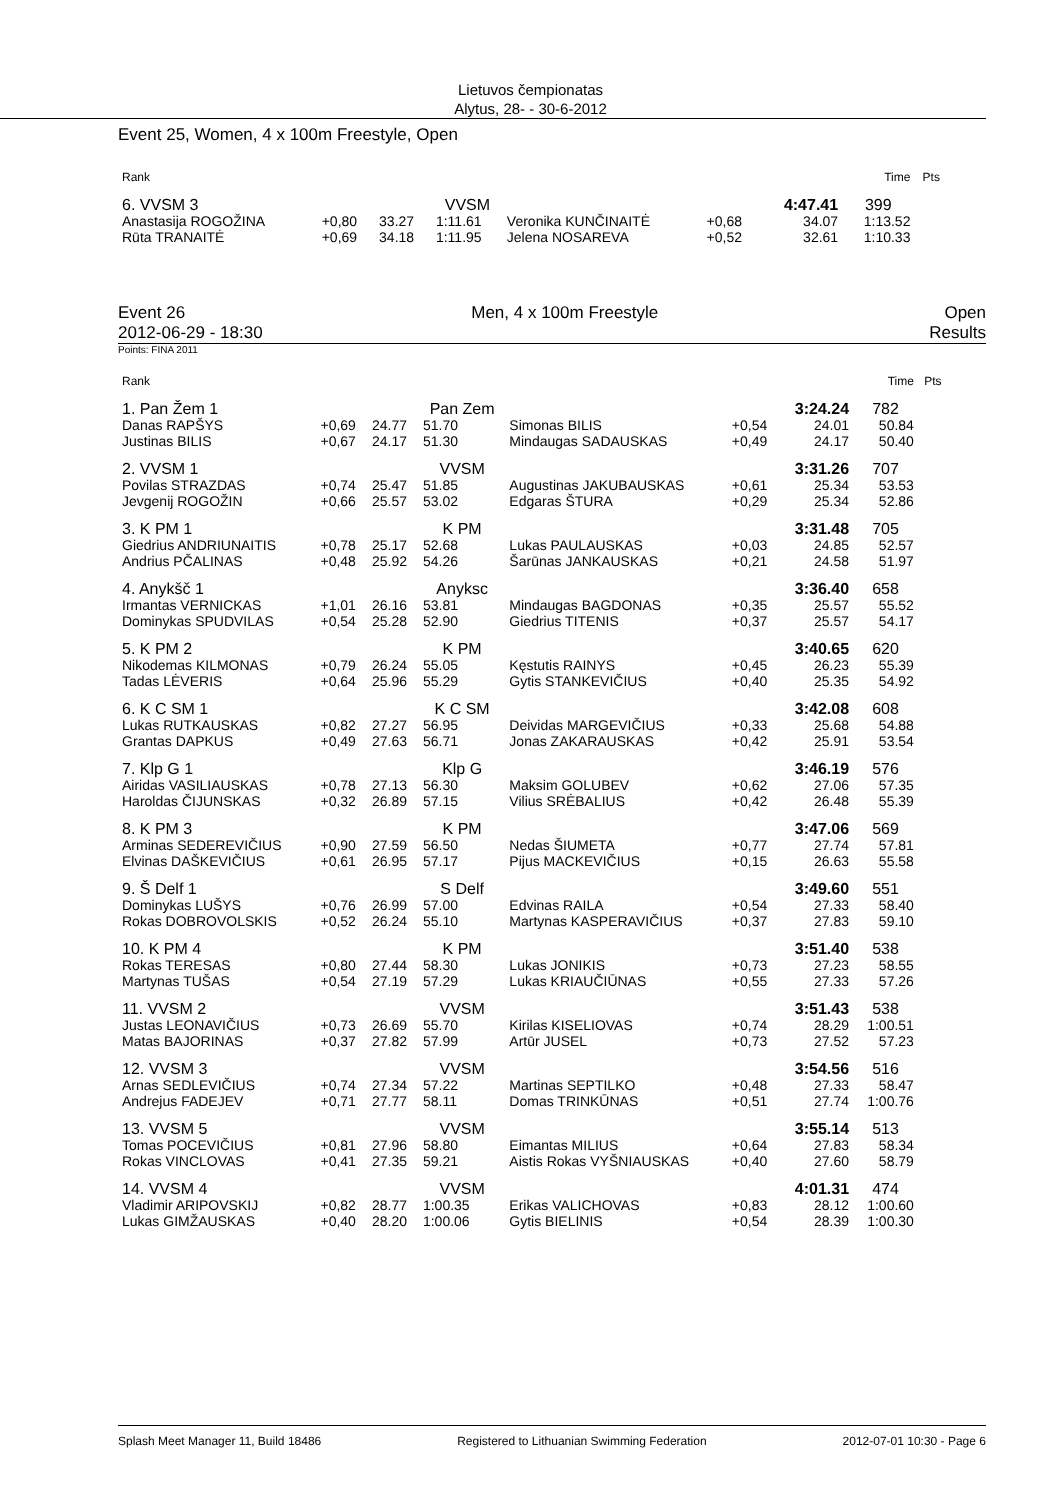Lietuvos čempionatas
Alytus, 28- - 30-6-2012
Event 25, Women, 4 x 100m Freestyle, Open
| Rank | | | | | | | Time | Pts |
| 6. VVSM 3 | | | VVSM | | | 4:47.41 | 399 | |
| Anastasija ROGOŽINA | +0,80 | 33.27 | 1:11.61 | Veronika KUNČINAITĖ | +0,68 | 34.07 | 1:13.52 | |
| Rūta TRANAITĖ | +0,69 | 34.18 | 1:11.95 | Jelena NOSAREVA | +0,52 | 32.61 | 1:10.33 | |
Event 26 Men, 4 x 100m Freestyle Open
2012-06-29 - 18:30 Results
Points: FINA 2011
| Rank | | | | | | | Time | Pts |
| 1. Pan Žem 1 | | | Pan Zem | | | 3:24.24 | 782 | |
| Danas RAPŠYS | +0,69 | 24.77 | 51.70 | Simonas BILIS | +0,54 | 24.01 | 50.84 | |
| Justinas BILIS | +0,67 | 24.17 | 51.30 | Mindaugas SADAUSKAS | +0,49 | 24.17 | 50.40 | |
| 2. VVSM 1 | | | VVSM | | | 3:31.26 | 707 | |
| Povilas STRAZDAS | +0,74 | 25.47 | 51.85 | Augustinas JAKUBAUSKAS | +0,61 | 25.34 | 53.53 | |
| Jevgenij ROGOŽIN | +0,66 | 25.57 | 53.02 | Edgaras ŠTURA | +0,29 | 25.34 | 52.86 | |
| 3. K PM 1 | | | K PM | | | 3:31.48 | 705 | |
| Giedrius ANDRIUNAITIS | +0,78 | 25.17 | 52.68 | Lukas PAULAUSKAS | +0,03 | 24.85 | 52.57 | |
| Andrius PČALINAS | +0,48 | 25.92 | 54.26 | Šarūnas JANKAUSKAS | +0,21 | 24.58 | 51.97 | |
| 4. Anykšč 1 | | | Anyksc | | | 3:36.40 | 658 | |
| Irmantas VERNICKAS | +1,01 | 26.16 | 53.81 | Mindaugas BAGDONAS | +0,35 | 25.57 | 55.52 | |
| Dominykas SPUDVILAS | +0,54 | 25.28 | 52.90 | Giedrius TITENIS | +0,37 | 25.57 | 54.17 | |
| 5. K PM 2 | | | K PM | | | 3:40.65 | 620 | |
| Nikodemas KILMONAS | +0,79 | 26.24 | 55.05 | Kęstutis RAINYS | +0,45 | 26.23 | 55.39 | |
| Tadas LĖVERIS | +0,64 | 25.96 | 55.29 | Gytis STANKEVIČIUS | +0,40 | 25.35 | 54.92 | |
| 6. K C SM 1 | | | K C SM | | | 3:42.08 | 608 | |
| Lukas RUTKAUSKAS | +0,82 | 27.27 | 56.95 | Deividas MARGEVIČIUS | +0,33 | 25.68 | 54.88 | |
| Grantas DAPKUS | +0,49 | 27.63 | 56.71 | Jonas ZAKARAUSKAS | +0,42 | 25.91 | 53.54 | |
| 7. Klp G 1 | | | Klp G | | | 3:46.19 | 576 | |
| Airidas VASILIAUSKAS | +0,78 | 27.13 | 56.30 | Maksim GOLUBEV | +0,62 | 27.06 | 57.35 | |
| Haroldas ČIJUNSKAS | +0,32 | 26.89 | 57.15 | Vilius SRĖBALIUS | +0,42 | 26.48 | 55.39 | |
| 8. K PM 3 | | | K PM | | | 3:47.06 | 569 | |
| Arminas SEDEREVIČIUS | +0,90 | 27.59 | 56.50 | Nedas ŠIUMETA | +0,77 | 27.74 | 57.81 | |
| Elvinas DAŠKEVIČIUS | +0,61 | 26.95 | 57.17 | Pijus MACKEVIČIUS | +0,15 | 26.63 | 55.58 | |
| 9. Š Delf 1 | | | S Delf | | | 3:49.60 | 551 | |
| Dominykas LUŠYS | +0,76 | 26.99 | 57.00 | Edvinas RAILA | +0,54 | 27.33 | 58.40 | |
| Rokas DOBROVOLSKIS | +0,52 | 26.24 | 55.10 | Martynas KASPERAVIČIUS | +0,37 | 27.83 | 59.10 | |
| 10. K PM 4 | | | K PM | | | 3:51.40 | 538 | |
| Rokas TERESAS | +0,80 | 27.44 | 58.30 | Lukas JONIKIS | +0,73 | 27.23 | 58.55 | |
| Martynas TUŠAS | +0,54 | 27.19 | 57.29 | Lukas KRIAUČIŪNAS | +0,55 | 27.33 | 57.26 | |
| 11. VVSM 2 | | | VVSM | | | 3:51.43 | 538 | |
| Justas LEONAVIČIUS | +0,73 | 26.69 | 55.70 | Kirilas KISELIOVAS | +0,74 | 28.29 | 1:00.51 | |
| Matas BAJORINAS | +0,37 | 27.82 | 57.99 | Artūr JUSEL | +0,73 | 27.52 | 57.23 | |
| 12. VVSM 3 | | | VVSM | | | 3:54.56 | 516 | |
| Arnas SEDLEVIČIUS | +0,74 | 27.34 | 57.22 | Martinas SEPTILKO | +0,48 | 27.33 | 58.47 | |
| Andrejus FADEJEV | +0,71 | 27.77 | 58.11 | Domas TRINKŪNAS | +0,51 | 27.74 | 1:00.76 | |
| 13. VVSM 5 | | | VVSM | | | 3:55.14 | 513 | |
| Tomas POCEVIČIUS | +0,81 | 27.96 | 58.80 | Eimantas MILIUS | +0,64 | 27.83 | 58.34 | |
| Rokas VINCLOVAS | +0,41 | 27.35 | 59.21 | Aistis Rokas VYŠNIAUSKAS | +0,40 | 27.60 | 58.79 | |
| 14. VVSM 4 | | | VVSM | | | 4:01.31 | 474 | |
| Vladimir ARIPOVSKIJ | +0,82 | 28.77 | 1:00.35 | Erikas VALICHOVAS | +0,83 | 28.12 | 1:00.60 | |
| Lukas GIMŽAUSKAS | +0,40 | 28.20 | 1:00.06 | Gytis BIELINIS | +0,54 | 28.39 | 1:00.30 | |
Splash Meet Manager 11, Build 18486 Registered to Lithuanian Swimming Federation 2012-07-01 10:30 - Page 6